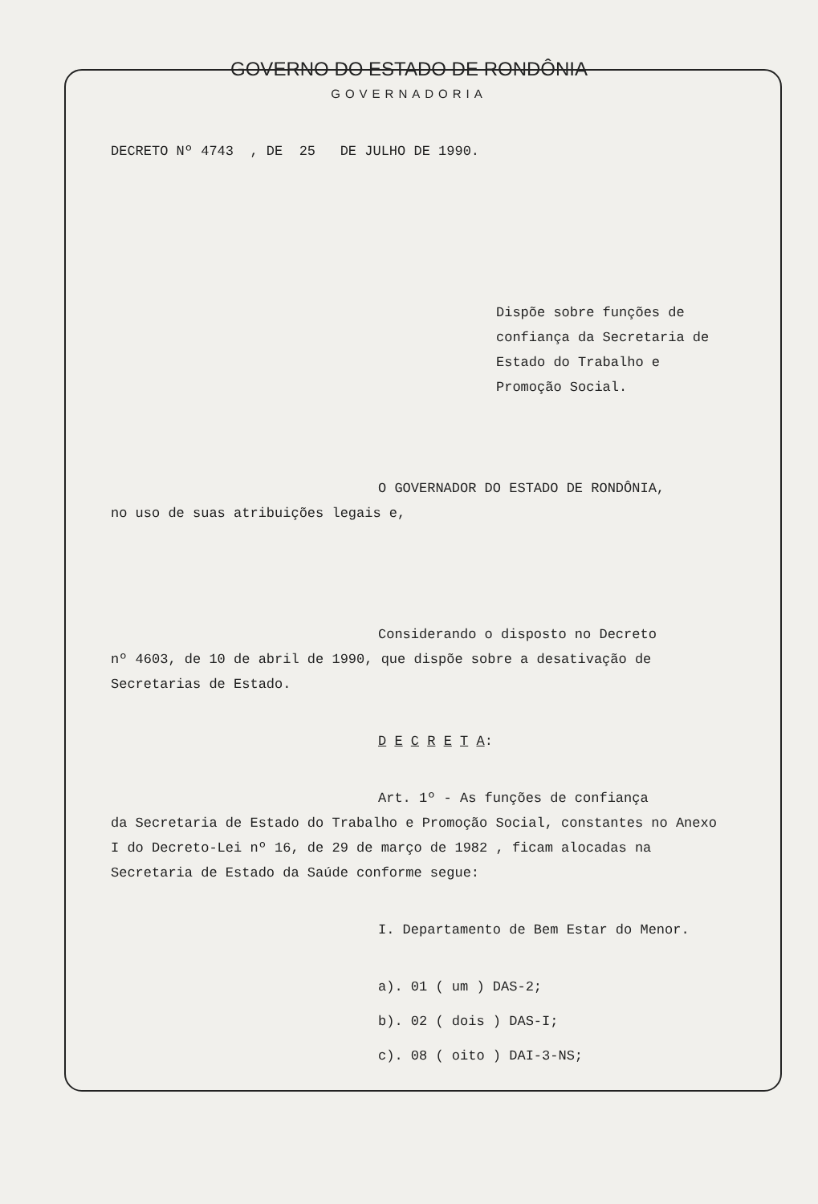GOVERNO DO ESTADO DE RONDÔNIA
GOVERNADORIA
DECRETO Nº 4743 , DE 25 DE JULHO DE 1990.
Dispõe sobre funções de confiança da Secretaria de Estado do Trabalho e Promoção Social.
O GOVERNADOR DO ESTADO DE RONDÔNIA,
no uso de suas atribuições legais e,
Considerando o disposto no Decreto
nº 4603, de 10 de abril de 1990, que dispõe sobre a desativação de Secretarias de Estado.
D E C R E T A:
Art. 1º - As funções de confiança
da Secretaria de Estado do Trabalho e Promoção Social, constantes no Anexo I do Decreto-Lei nº 16, de 29 de março de 1982 , ficam alocadas na Secretaria de Estado da Saúde conforme segue:
I. Departamento de Bem Estar do Menor.
a). 01 ( um ) DAS-2;
b). 02 ( dois ) DAS-I;
c). 08 ( oito ) DAI-3-NS;